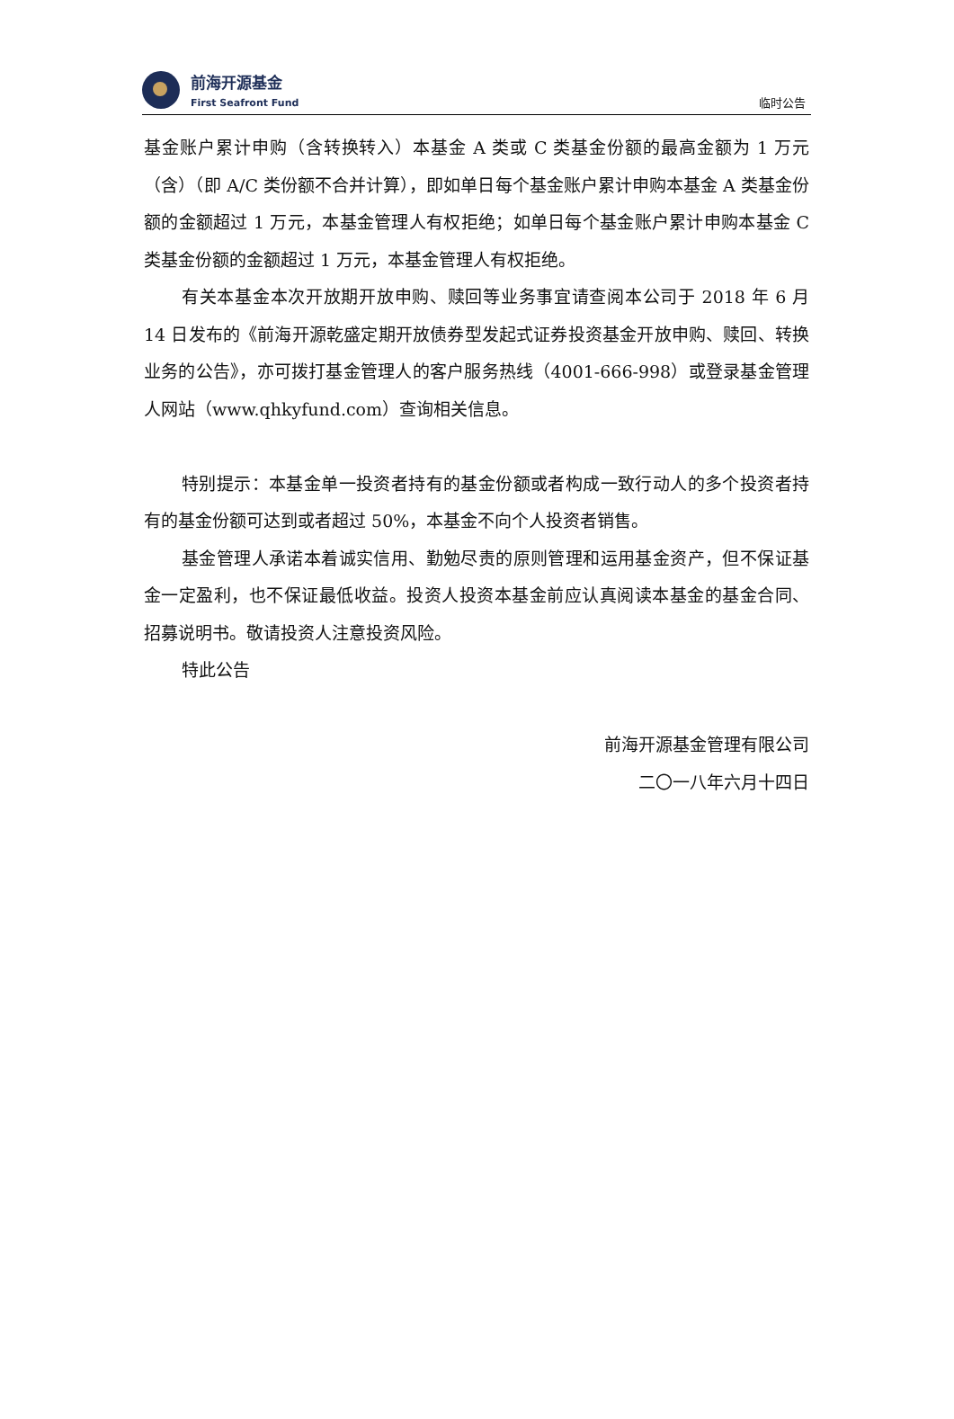前海开源基金
First Seafront Fund
临时公告
基金账户累计申购（含转换转入）本基金 A 类或 C 类基金份额的最高金额为 1 万元（含）（即 A/C 类份额不合并计算），即如单日每个基金账户累计申购本基金 A 类基金份额的金额超过 1 万元，本基金管理人有权拒绝；如单日每个基金账户累计申购本基金 C 类基金份额的金额超过 1 万元，本基金管理人有权拒绝。
有关本基金本次开放期开放申购、赎回等业务事宜请查阅本公司于 2018 年 6 月 14 日发布的《前海开源乾盛定期开放债券型发起式证券投资基金开放申购、赎回、转换业务的公告》，亦可拨打基金管理人的客户服务热线（4001-666-998）或登录基金管理人网站（www.qhkyfund.com）查询相关信息。
特别提示：本基金单一投资者持有的基金份额或者构成一致行动人的多个投资者持有的基金份额可达到或者超过 50%，本基金不向个人投资者销售。
基金管理人承诺本着诚实信用、勤勉尽责的原则管理和运用基金资产，但不保证基金一定盈利，也不保证最低收益。投资人投资本基金前应认真阅读本基金的基金合同、招募说明书。敬请投资人注意投资风险。
特此公告
前海开源基金管理有限公司
二〇一八年六月十四日